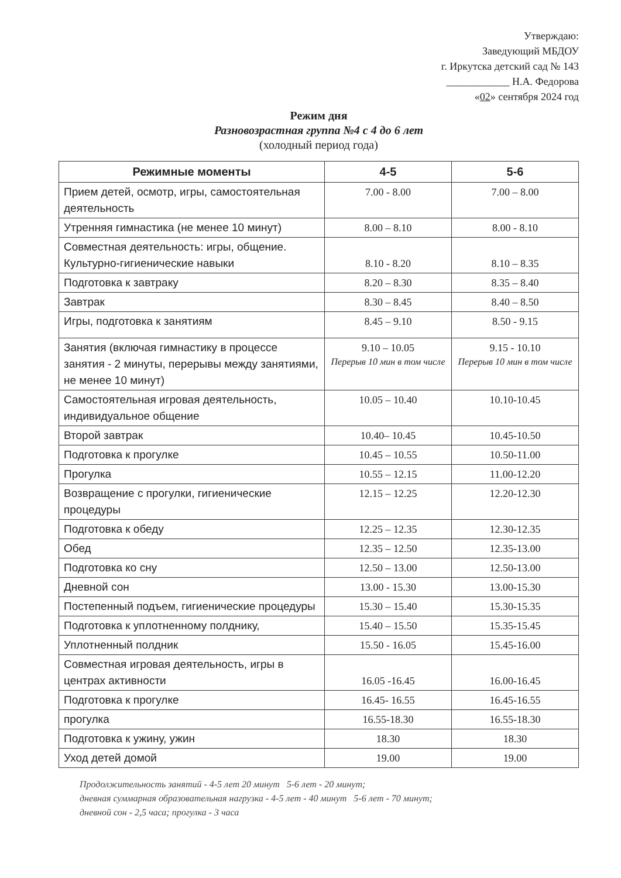Утверждаю:
Заведующий МБДОУ
г. Иркутска детский сад № 143
____________ Н.А. Федорова
«02» сентября 2024 год
Режим дня
Разновозрастная группа №4 с 4 до 6 лет
(холодный период года)
| Режимные моменты | 4-5 | 5-6 |
| --- | --- | --- |
| Прием детей, осмотр, игры, самостоятельная деятельность | 7.00 - 8.00 | 7.00 – 8.00 |
| Утренняя гимнастика (не менее 10 минут) | 8.00 – 8.10 | 8.00 - 8.10 |
| Совместная деятельность: игры, общение. Культурно-гигиенические навыки | 8.10 - 8.20 | 8.10 – 8.35 |
| Подготовка к завтраку | 8.20 – 8.30 | 8.35 – 8.40 |
| Завтрак | 8.30 – 8.45 | 8.40 – 8.50 |
| Игры, подготовка к занятиям | 8.45 – 9.10 | 8.50 - 9.15 |
| Занятия (включая гимнастику в процессе занятия - 2 минуты, перерывы между занятиями, не менее 10 минут) | 9.10 – 10.05 Перерыв 10 мин в том числе | 9.15 - 10.10 Перерыв 10 мин в том числе |
| Самостоятельная игровая деятельность, индивидуальное общение | 10.05 – 10.40 | 10.10-10.45 |
| Второй завтрак | 10.40– 10.45 | 10.45-10.50 |
| Подготовка к прогулке | 10.45 – 10.55 | 10.50-11.00 |
| Прогулка | 10.55 – 12.15 | 11.00-12.20 |
| Возвращение с прогулки, гигиенические процедуры | 12.15 – 12.25 | 12.20-12.30 |
| Подготовка к обеду | 12.25 – 12.35 | 12.30-12.35 |
| Обед | 12.35 – 12.50 | 12.35-13.00 |
| Подготовка ко сну | 12.50 – 13.00 | 12.50-13.00 |
| Дневной сон | 13.00 - 15.30 | 13.00-15.30 |
| Постепенный подъем, гигиенические процедуры | 15.30 – 15.40 | 15.30-15.35 |
| Подготовка к уплотненному полднику, | 15.40 – 15.50 | 15.35-15.45 |
| Уплотненный полдник | 15.50 - 16.05 | 15.45-16.00 |
| Совместная игровая деятельность, игры в центрах активности | 16.05 -16.45 | 16.00-16.45 |
| Подготовка к прогулке | 16.45- 16.55 | 16.45-16.55 |
| прогулка | 16.55-18.30 | 16.55-18.30 |
| Подготовка к ужину, ужин | 18.30 | 18.30 |
| Уход детей домой | 19.00 | 19.00 |
Продолжительность занятий - 4-5 лет 20 минут 5-6 лет - 20 минут;
дневная суммарная образовательная нагрузка - 4-5 лет - 40 минут 5-6 лет - 70 минут;
дневной сон - 2,5 часа; прогулка - 3 часа